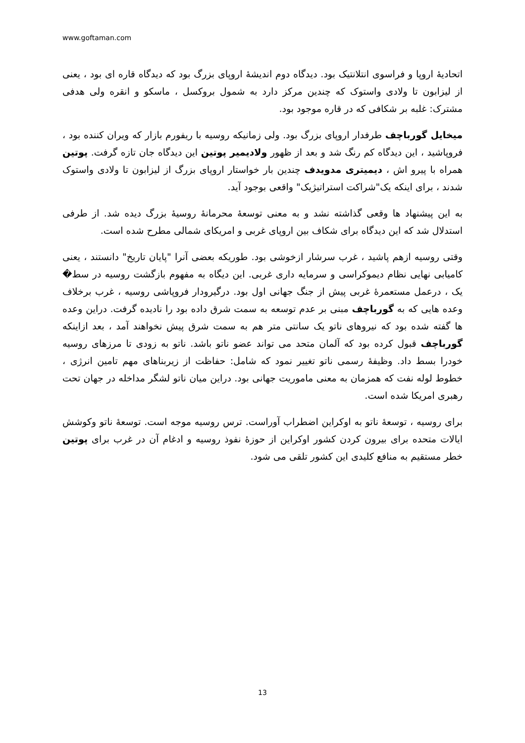www.goftaman.com
اتحادیهٔ اروپا و فراسوی انتلانتیک بود. دیدگاه دوم اندیشهٔ اروپای بزرگ بود که دیدگاه قاره ای بود ، یعنی از لیزابون تا ولادی واستوک که چندین مرکز دارد به شمول بروکسل ، ماسکو و انقره ولی هدفی مشترک: غلبه بر شکافی که در قاره موجود بود.
میخایل گورباچف طرفدار اروپای بزرگ بود. ولی زمانیکه روسیه با ریفورم بازار که ویران کننده بود ، فروپاشید ، این دیدگاه کم رنگ شد و بعد از ظهور ولادیمیر پوتین این دیدگاه جان تازه گرفت. پوتین همراه با پیرو اش ، دیمیتری مدویدف چندین بار خواستار اروپای بزرگ از لیزابون تا ولادی واستوک شدند ، برای اینکه یک"شراکت استراتیژیک" واقعی بوجود آید.
به این پیشنهاد ها وقعی گذاشته نشد و به معنی توسعهٔ محرمانهٔ روسیهٔ بزرگ دیده شد. از طرفی استدلال شد که این دیدگاه برای شکاف بین اروپای غربی و امریکای شمالی مطرح شده است.
وقتی روسیه ازهم پاشید ، غرب سرشار ازخوشی بود. طوریکه بعضی آنرا "پایان تاریخ" دانستند ، یعنی کامیابی نهایی نظام دیموکراسی و سرمایه داری غربی. این دیگاه به مفهوم بازگشت روسیه در سط� یک ، درعمل مستعمرهٔ غربی پیش از جنگ جهانی اول بود. درگیرودار فروپاشی روسیه ، غرب برخلاف وعده هایی که به گورباچف مبنی بر عدم توسعه به سمت شرق داده بود را نادیده گرفت. دراین وعده ها گفته شده بود که نیروهای ناتو یک سانتی متر هم به سمت شرق پیش نخواهند آمد ، بعد ازاینکه گورباچف قبول کرده بود که آلمان متحد می تواند عضو ناتو باشد. ناتو به زودی تا مرزهای روسیه خودرا بسط داد. وظیفهٔ رسمی ناتو تغییر نمود که شامل: حفاظت از زیربناهای مهم تامین انرژی ، خطوط لوله نفت که همزمان به معنی ماموریت جهانی بود. دراین میان ناتو لشگر مداخله در جهان تحت رهبری امریکا شده است.
برای روسیه ، توسعهٔ ناتو به اوکراین اضطراب آوراست. ترس روسیه موجه است. توسعهٔ ناتو وکوشش ایالات متحده برای بیرون کردن کشور اوکراین از حوزهٔ نفوذ روسیه و ادغام آن در غرب برای پوتین خطر مستقیم به منافع کلیدی این کشور تلقی می شود.
13